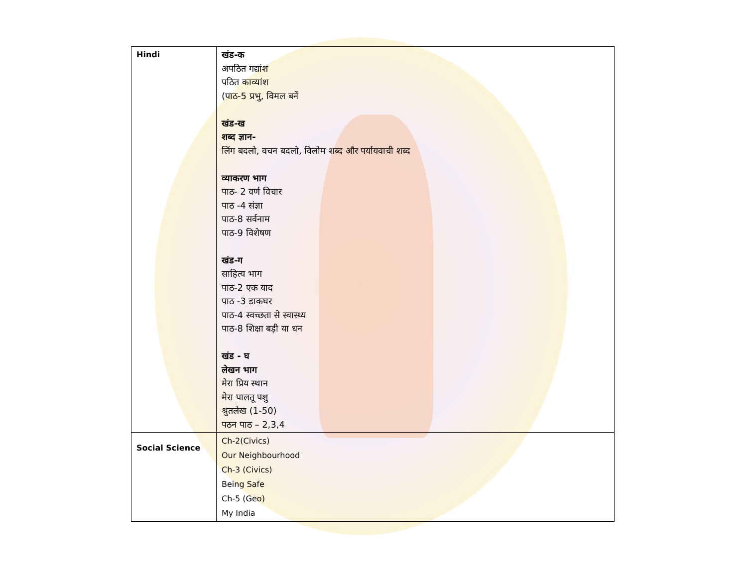| Hindi | खंड-क अपठित गद्यांश पठित काव्यांश (पाठ-5 प्रभु, विमल बनें खंड-ख शब्द ज्ञान- लिंग बदलो, वचन बदलो, विलोम शब्द और पर्यायवाची शब्द व्याकरण भाग पाठ- 2 वर्ण विचार पाठ -4 संज्ञा पाठ-8 सर्वनाम पाठ-9 विशेषण खंड-ग साहित्य भाग पाठ-2 एक याद पाठ -3 डाकघर पाठ-4 स्वच्छता से स्वास्थ्य पाठ-8 शिक्षा बड़ी या धन खंड - घ लेखन भाग मेरा प्रिय स्थान मेरा पालतू पशु श्रुतलेख (1-50) पठन पाठ – 2,3,4 |
| Social Science | Ch-2(Civics) Our Neighbourhood Ch-3 (Civics) Being Safe Ch-5 (Geo) My India |